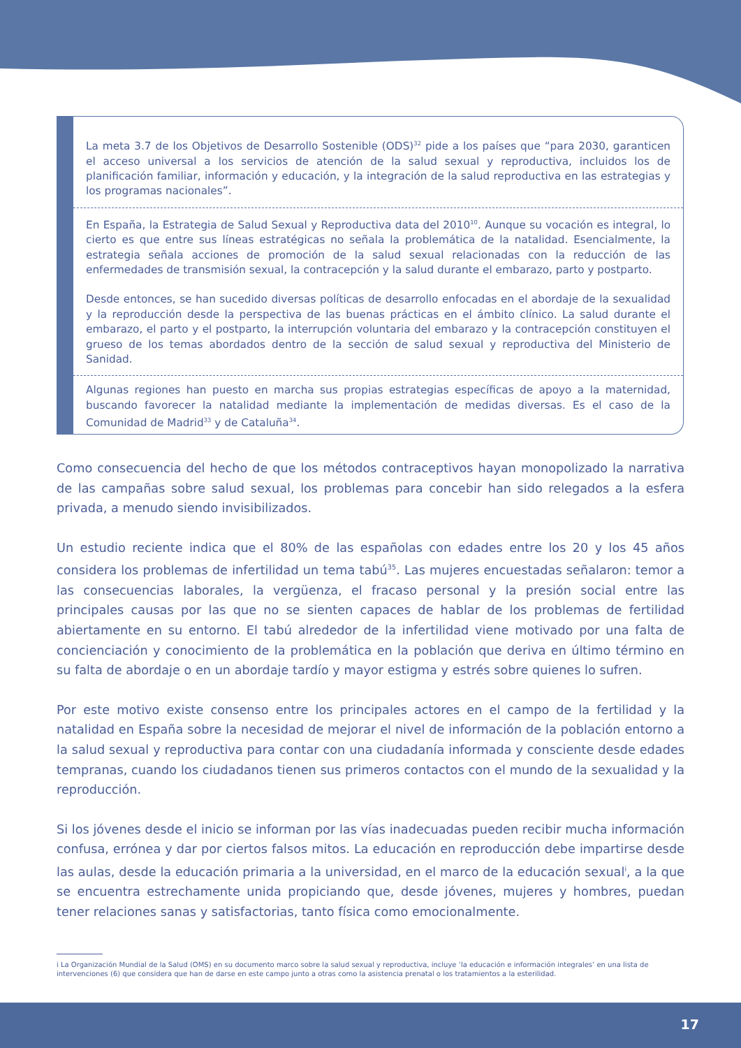La meta 3.7 de los Objetivos de Desarrollo Sostenible (ODS)<sup>32</sup> pide a los países que “para 2030, garanticen el acceso universal a los servicios de atención de la salud sexual y reproductiva, incluidos los de planificación familiar, información y educación, y la integración de la salud reproductiva en las estrategias y los programas nacionales”.
En España, la Estrategia de Salud Sexual y Reproductiva data del 2010<sup>10</sup>. Aunque su vocación es integral, lo cierto es que entre sus líneas estratégicas no señala la problemática de la natalidad. Esencialmente, la estrategia señala acciones de promoción de la salud sexual relacionadas con la reducción de las enfermedades de transmisión sexual, la contracepción y la salud durante el embarazo, parto y postparto.
Desde entonces, se han sucedido diversas políticas de desarrollo enfocadas en el abordaje de la sexualidad y la reproducción desde la perspectiva de las buenas prácticas en el ámbito clínico. La salud durante el embarazo, el parto y el postparto, la interrupción voluntaria del embarazo y la contracepción constituyen el grueso de los temas abordados dentro de la sección de salud sexual y reproductiva del Ministerio de Sanidad.
Algunas regiones han puesto en marcha sus propias estrategias específicas de apoyo a la maternidad, buscando favorecer la natalidad mediante la implementación de medidas diversas. Es el caso de la Comunidad de Madrid<sup>33</sup> y de Cataluña<sup>34</sup>.
Como consecuencia del hecho de que los métodos contraceptivos hayan monopolizado la narrativa de las campañas sobre salud sexual, los problemas para concebir han sido relegados a la esfera privada, a menudo siendo invisibilizados.
Un estudio reciente indica que el 80% de las españolas con edades entre los 20 y los 45 años considera los problemas de infertilidad un tema tabú<sup>35</sup>. Las mujeres encuestadas señalaron: temor a las consecuencias laborales, la vergüenza, el fracaso personal y la presión social entre las principales causas por las que no se sienten capaces de hablar de los problemas de fertilidad abiertamente en su entorno. El tabú alrededor de la infertilidad viene motivado por una falta de concienciación y conocimiento de la problemática en la población que deriva en último término en su falta de abordaje o en un abordaje tardío y mayor estigma y estrés sobre quienes lo sufren.
Por este motivo existe consenso entre los principales actores en el campo de la fertilidad y la natalidad en España sobre la necesidad de mejorar el nivel de información de la población entorno a la salud sexual y reproductiva para contar con una ciudadanía informada y consciente desde edades tempranas, cuando los ciudadanos tienen sus primeros contactos con el mundo de la sexualidad y la reproducción.
Si los jóvenes desde el inicio se informan por las vías inadecuadas pueden recibir mucha información confusa, errónea y dar por ciertos falsos mitos. La educación en reproducción debe impartirse desde las aulas, desde la educación primaria a la universidad, en el marco de la educación sexual<sup>i</sup>, a la que se encuentra estrechamente unida propiciando que, desde jóvenes, mujeres y hombres, puedan tener relaciones sanas y satisfactorias, tanto física como emocionalmente.
i La Organización Mundial de la Salud (OMS) en su documento marco sobre la salud sexual y reproductiva, incluye ‘la educación e información integrales’ en una lista de intervenciones (6) que considera que han de darse en este campo junto a otras como la asistencia prenatal o los tratamientos a la esterilidad.
17